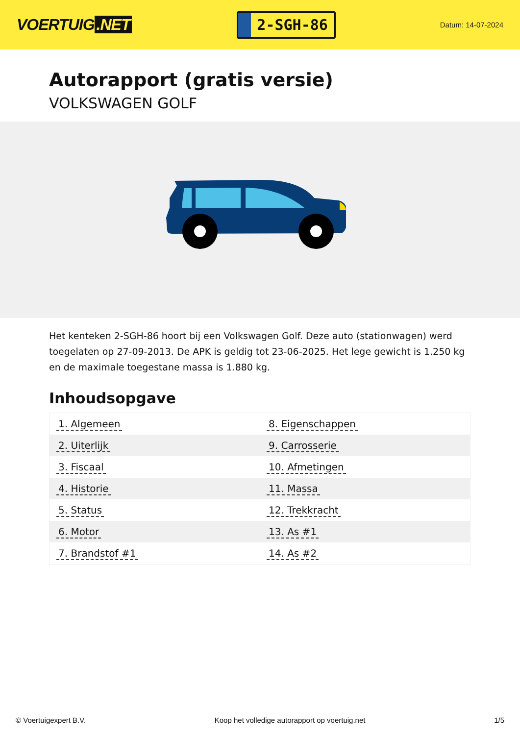VOERTUIG.NET
2-SGH-86
Datum: 14-07-2024
Autorapport (gratis versie)
VOLKSWAGEN GOLF
Het kenteken 2-SGH-86 hoort bij een Volkswagen Golf. Deze auto (stationwagen) werd toegelaten op 27-09-2013. De APK is geldig tot 23-06-2025. Het lege gewicht is 1.250 kg en de maximale toegestane massa is 1.880 kg.
Inhoudsopgave
| 1. Algemeen | 8. Eigenschappen |
| 2. Uiterlijk | 9. Carrosserie |
| 3. Fiscaal | 10. Afmetingen |
| 4. Historie | 11. Massa |
| 5. Status | 12. Trekkracht |
| 6. Motor | 13. As #1 |
| 7. Brandstof #1 | 14. As #2 |
© Voertuigexpert B.V. Koop het volledige autorapport op voertuig.net 1/5